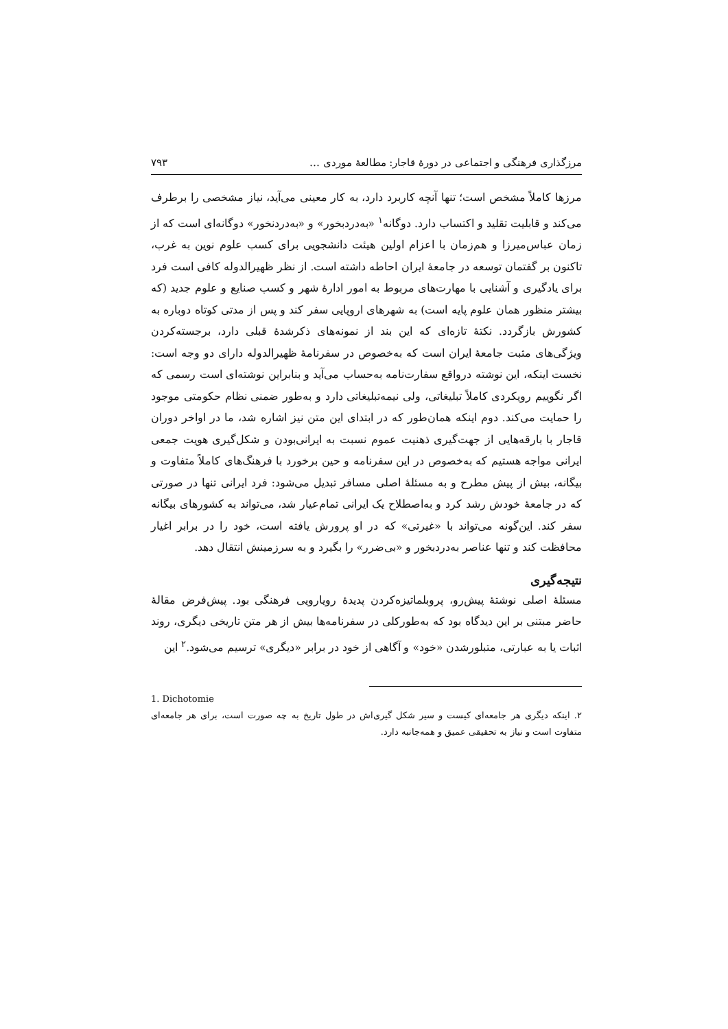مرزگذاری فرهنگی و اجتماعی در دورهٔ قاجار: مطالعهٔ موردی … ۷۹۳
مرزها کاملاً مشخص است؛ تنها آنچه کاربرد دارد، به کار معینی می‌آید، نیاز مشخصی را برطرف می‌کند و قابلیت تقلید و اکتساب دارد. دوگانه<sup>۱</sup> «به‌دردبخور» و «به‌دردنخور» دوگانه‌ای است که از زمان عباس‌میرزا و هم‌زمان با اعزام اولین هیئت دانشجویی برای کسب علوم نوین به غرب، تاکنون بر گفتمان توسعه در جامعهٔ ایران احاطه داشته است. از نظر ظهیرالدوله کافی است فرد برای یادگیری و آشنایی با مهارت‌های مربوط به امور ادارهٔ شهر و کسب صنایع و علوم جدید (که بیشتر منظور همان علوم پایه است) به شهرهای اروپایی سفر کند و پس از مدتی کوتاه دوباره به کشورش بازگردد. نکتهٔ تازه‌ای که این بند از نمونه‌های ذکرشدهٔ قبلی دارد، برجسته‌کردن ویژگی‌های مثبت جامعهٔ ایران است که به‌خصوص در سفرنامهٔ ظهیرالدوله دارای دو وجه است: نخست اینکه، این نوشته درواقع سفارت‌نامه به‌حساب می‌آید و بنابراین نوشته‌ای است رسمی که اگر نگوییم رویکردی کاملاً تبلیغاتی، ولی نیمه‌تبلیغاتی دارد و به‌طور ضمنی نظام حکومتی موجود را حمایت می‌کند. دوم اینکه همان‌طور که در ابتدای این متن نیز اشاره شد، ما در اواخر دوران قاجار با بارقه‌هایی از جهت‌گیری ذهنیت عموم نسبت به ایرانی‌بودن و شکل‌گیری هویت جمعی ایرانی مواجه هستیم که به‌خصوص در این سفرنامه و حین برخورد با فرهنگ‌های کاملاً متفاوت و بیگانه، بیش از پیش مطرح و به مسئلهٔ اصلی مسافر تبدیل می‌شود: فرد ایرانی تنها در صورتی که در جامعهٔ خودش رشد کرد و به‌اصطلاح یک ایرانی تمام‌عیار شد، می‌تواند به کشورهای بیگانه سفر کند. این‌گونه می‌تواند با «غیرتی» که در او پرورش یافته است، خود را در برابر اغیار محافظت کند و تنها عناصر به‌دردبخور و «بی‌ضرر» را بگیرد و به سرزمینش انتقال دهد.
نتیجه‌گیری
مسئلهٔ اصلی نوشتهٔ پیش‌رو، پروبلماتیزه‌کردن پدیدهٔ رویارویی فرهنگی بود. پیش‌فرض مقالهٔ حاضر مبتنی بر این دیدگاه بود که به‌طورکلی در سفرنامه‌ها بیش از هر متن تاریخی دیگری، روند اثبات یا به عبارتی، متبلورشدن «خود» و آگاهی از خود در برابر «دیگری» ترسیم می‌شود.<sup>۲</sup> این
1. Dichotomie
۲. اینکه دیگری هر جامعه‌ای کیست و سیر شکل گیری‌اش در طول تاریخ به چه صورت است، برای هر جامعه‌ای متفاوت است و نیاز به تحقیقی عمیق و همه‌جانبه دارد.